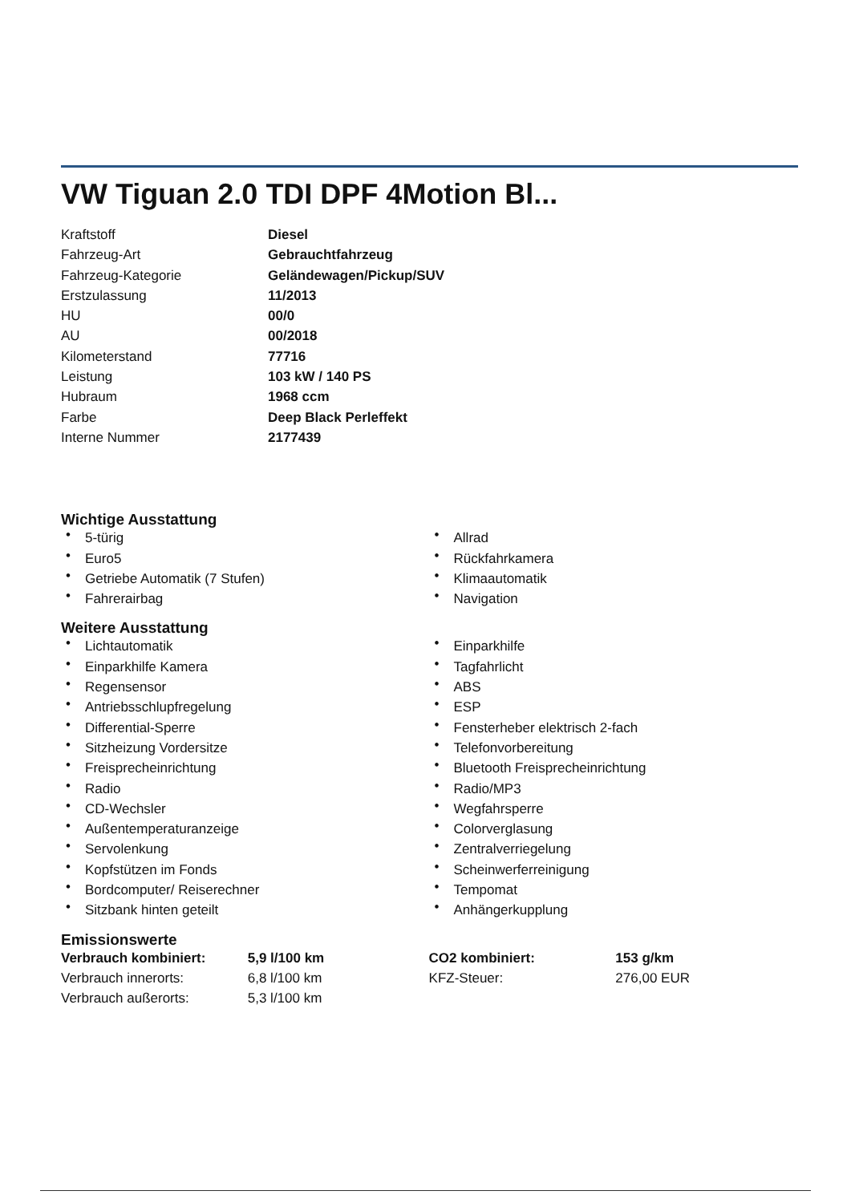VW Tiguan 2.0 TDI DPF 4Motion Bl...
| Kraftstoff | Diesel |
| Fahrzeug-Art | Gebrauchtfahrzeug |
| Fahrzeug-Kategorie | Geländewagen/Pickup/SUV |
| Erstzulassung | 11/2013 |
| HU | 00/0 |
| AU | 00/2018 |
| Kilometerstand | 77716 |
| Leistung | 103 kW / 140 PS |
| Hubraum | 1968 ccm |
| Farbe | Deep Black Perleffekt |
| Interne Nummer | 2177439 |
Wichtige Ausstattung
• 5-türig
• Euro5
• Getriebe Automatik (7 Stufen)
• Fahrerairbag
• Allrad
• Rückfahrkamera
• Klimaautomatik
• Navigation
Weitere Ausstattung
• Lichtautomatik
• Einparkhilfe Kamera
• Regensensor
• Antriebsschlupfregelung
• Differential-Sperre
• Sitzheizung Vordersitze
• Freisprecheinrichtung
• Radio
• CD-Wechsler
• Außentemperaturanzeige
• Servolenkung
• Kopfstützen im Fonds
• Bordcomputer/ Reiserechner
• Sitzbank hinten geteilt
• Einparkhilfe
• Tagfahrlicht
• ABS
• ESP
• Fensterheber elektrisch 2-fach
• Telefonvorbereitung
• Bluetooth Freisprecheinrichtung
• Radio/MP3
• Wegfahrsperre
• Colorverglasung
• Zentralverriegelung
• Scheinwerferreinigung
• Tempomat
• Anhängerkupplung
Emissionswerte
| Verbrauch kombiniert: | 5,9 l/100 km | CO2 kombiniert: | 153 g/km |
| Verbrauch innerorts: | 6,8 l/100 km | KFZ-Steuer: | 276,00 EUR |
| Verbrauch außerorts: | 5,3 l/100 km | | |